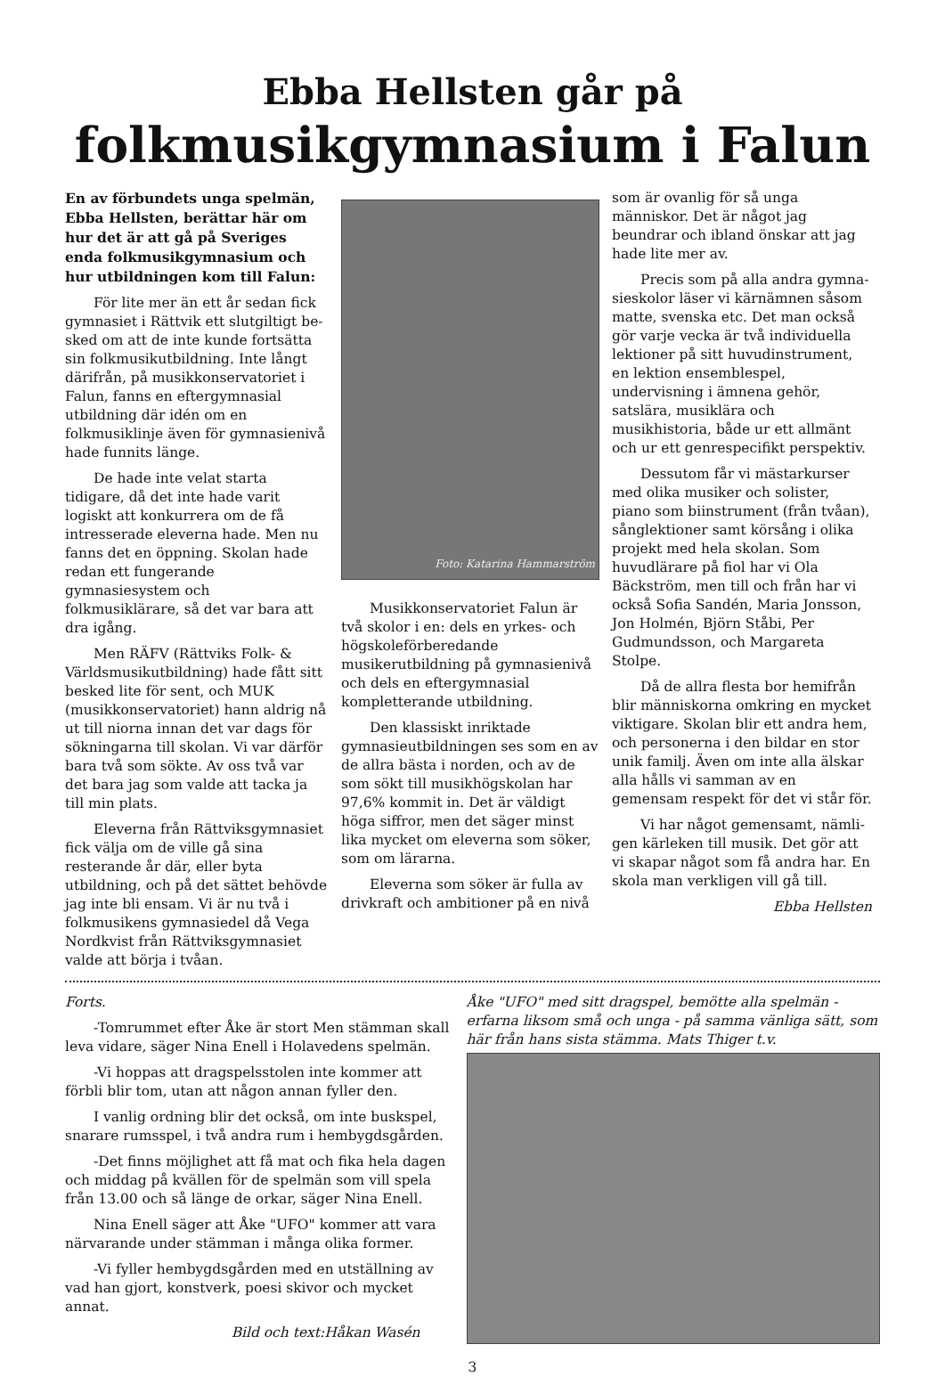Ebba Hellsten går på
folkmusikgymnasium i Falun
En av förbundets unga spelmän, Ebba Hellsten, berättar här om hur det är att gå på Sveriges enda folk­musikgymnasium och hur utbild­ningen kom till Falun:
För lite mer än ett år sedan fick gymnasiet i Rättvik ett slutgiltigt be­sked om att de inte kunde fortsätta sin folkmusikutbildning. Inte långt däri­från, på musikkonservatoriet i Falun, fanns en eftergymnasial utbildning där idén om en folkmusiklinje även för gymnasienivå hade funnits länge.
De hade inte velat starta tidigare, då det inte hade varit logiskt att kon­kurrera om de få intresserade elever­na hade. Men nu fanns det en öppning. Skolan hade redan ett fungerande gymnasiesystem och folkmusiklärare, så det var bara att dra igång.
Men RÄFV (Rättviks Folk- & Världsmusikutbildning) hade fått sitt besked lite för sent, och MUK (musik­konservatoriet) hann aldrig nå ut till niorna innan det var dags för söknin­garna till skolan. Vi var därför bara två som sökte. Av oss två var det bara jag som valde att tacka ja till min plats.
Eleverna från Rättviksgymnasiet fick välja om de ville gå sina resteran­de år där, eller byta utbildning, och på det sättet behövde jag inte bli ensam. Vi är nu två i folkmusikens gymnasie­del då Vega Nordkvist från Rättviks­gymnasiet valde att börja i tvåan.
Foto: Katarina Hammarström
Musikkonservatoriet Falun är två skolor i en: dels en yrkes- och högsko­leförberedande musikerutbildning på gymnasienivå och dels en eftergymna­sial kompletterande utbildning.
Den klassiskt inriktade gymnasie­utbildningen ses som en av de allra bästa i norden, och av de som sökt till musikhögskolan har 97,6% kommit in. Det är väldigt höga siffror, men det säger minst lika mycket om eleverna som söker, som om lärarna.
Eleverna som söker är fulla av drivkraft och ambitioner på en nivå
som är ovanlig för så unga människor. Det är något jag beundrar och ibland önskar att jag hade lite mer av.
Precis som på alla andra gymna­sieskolor läser vi kärnämnen såsom matte, svenska etc. Det man också gör varje vecka är två individuella lektio­ner på sitt huvudinstrument, en lek­tion ensemblespel, undervisning i ämnena gehör, satslära, musiklära och musikhistoria, både ur ett allmänt och ur ett genrespecifikt perspektiv.
Dessutom får vi mästarkurser med olika musiker och solister, piano som biinstrument (från tvåan), sång­lektioner samt körsång i olika projekt med hela skolan. Som huvudlärare på fiol har vi Ola Bäckström, men till och från har vi också Sofia Sandén, Maria Jonsson, Jon Holmén, Björn Ståbi, Per Gudmundsson, och Margareta Stolpe.
Då de allra flesta bor hemifrån blir människorna omkring en mycket viktigare. Skolan blir ett andra hem, och personerna i den bildar en stor unik familj. Även om inte alla älskar alla hålls vi samman av en gemensam respekt för det vi står för.
Vi har något gemensamt, nämli­gen kärleken till musik. Det gör att vi skapar något som få andra har. En skola man verkligen vill gå till.
Ebba Hellsten
Forts.
-Tomrummet efter Åke är stort Men stämman skall leva vidare, säger Nina Enell i Holavedens spelmän.
-Vi hoppas att dragspelsstolen inte kommer att förbli blir tom, utan att någon annan fyller den.
I vanlig ordning blir det också, om inte buskspel, snarare rumsspel, i två andra rum i hembygdsgården.
-Det finns möjlighet att få mat och fika hela dagen och middag på kvällen för de spelmän som vill spela från 13.00 och så länge de orkar, säger Nina Enell.
Nina Enell säger att Åke "UFO" kommer att vara närvarande under stämman i många olika former.
-Vi fyller hembygdsgården med en utställning av vad han gjort, konstverk, poesi skivor och mycket annat.
Bild och text:Håkan Wasén
Åke "UFO" med sitt dragspel, bemötte alla spelmän - erfarna liksom små och unga - på samma vänliga sätt, som här från hans sista stämma. Mats Thiger t.v.
3